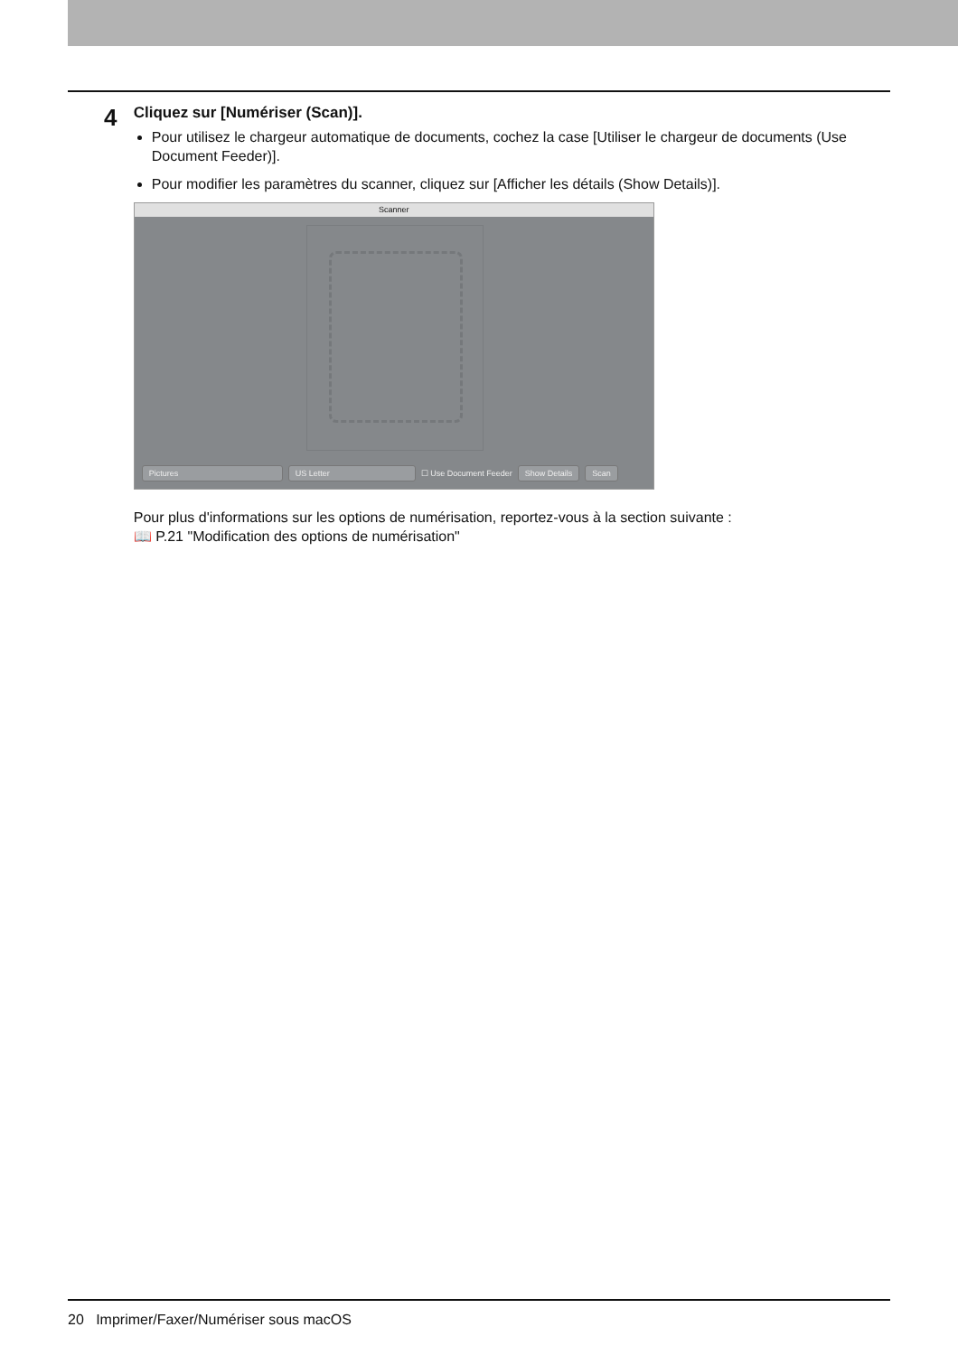4
Cliquez sur [Numériser (Scan)].
Pour utilisez le chargeur automatique de documents, cochez la case [Utiliser le chargeur de documents (Use Document Feeder)].
Pour modifier les paramètres du scanner, cliquez sur [Afficher les détails (Show Details)].
Scanner
Pictures US Letter ☐ Use Document Feeder Show Details Scan
Pour plus d'informations sur les options de numérisation, reportez-vous à la section suivante :
📖 P.21 "Modification des options de numérisation"
20 Imprimer/Faxer/Numériser sous macOS